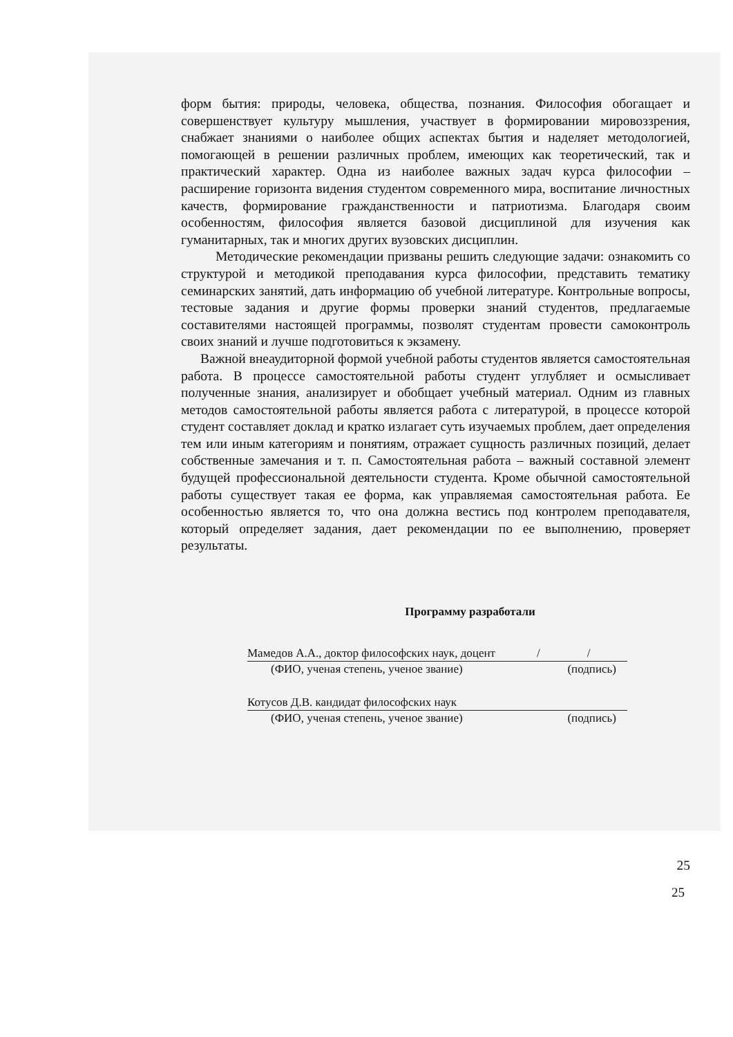форм бытия: природы, человека, общества, познания. Философия обогащает и совершенствует культуру мышления, участвует в формировании мировоззрения, снабжает знаниями о наиболее общих аспектах бытия и наделяет методологией, помогающей в решении различных проблем, имеющих как теоретический, так и практический характер. Одна из наиболее важных задач курса философии – расширение горизонта видения студентом современного мира, воспитание личностных качеств, формирование гражданственности и патриотизма. Благодаря своим особенностям, философия является базовой дисциплиной для изучения как гуманитарных, так и многих других вузовских дисциплин.
Методические рекомендации призваны решить следующие задачи: ознакомить со структурой и методикой преподавания курса философии, представить тематику семинарских занятий, дать информацию об учебной литературе. Контрольные вопросы, тестовые задания и другие формы проверки знаний студентов, предлагаемые составителями настоящей программы, позволят студентам провести самоконтроль своих знаний и лучше подготовиться к экзамену.
Важной внеаудиторной формой учебной работы студентов является самостоятельная работа. В процессе самостоятельной работы студент углубляет и осмысливает полученные знания, анализирует и обобщает учебный материал. Одним из главных методов самостоятельной работы является работа с литературой, в процессе которой студент составляет доклад и кратко излагает суть изучаемых проблем, дает определения тем или иным категориям и понятиям, отражает сущность различных позиций, делает собственные замечания и т. п. Самостоятельная работа – важный составной элемент будущей профессиональной деятельности студента. Кроме обычной самостоятельной работы существует такая ее форма, как управляемая самостоятельная работа. Ее особенностью является то, что она должна вестись под контролем преподавателя, который определяет задания, дает рекомендации по ее выполнению, проверяет результаты.
Программу разработали
Мамедов А.А., доктор философских наук, доцент / /
(ФИО, ученая степень, ученое звание) (подпись)
Котусов Д.В. кандидат философских наук
(ФИО, ученая степень, ученое звание) (подпись)
25
25